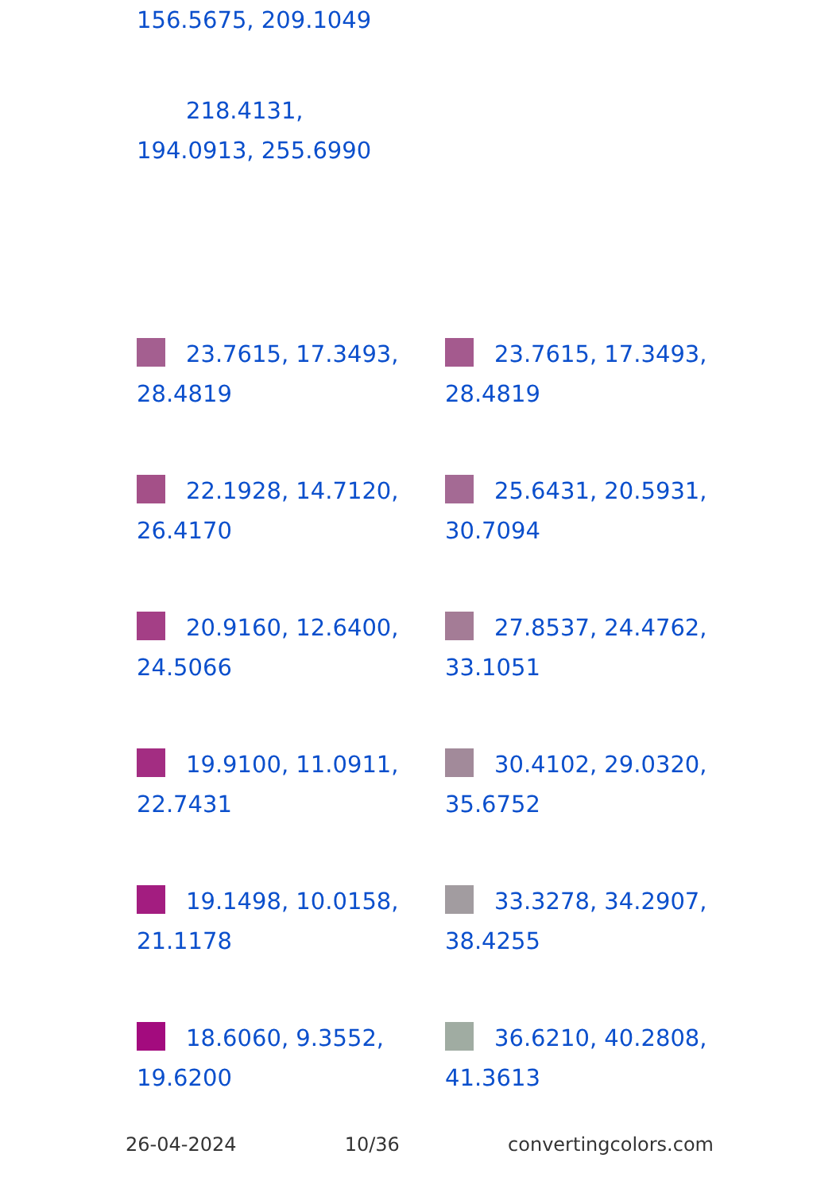156.5675, 209.1049
218.4131, 194.0913, 255.6990
23.7615, 17.3493, 28.4819
23.7615, 17.3493, 28.4819
22.1928, 14.7120, 26.4170
25.6431, 20.5931, 30.7094
20.9160, 12.6400, 24.5066
27.8537, 24.4762, 33.1051
19.9100, 11.0911, 22.7431
30.4102, 29.0320, 35.6752
19.1498, 10.0158, 21.1178
33.3278, 34.2907, 38.4255
18.6060, 9.3552, 19.6200
36.6210, 40.2808, 41.3613
26-04-2024 10/36 convertingcolors.com